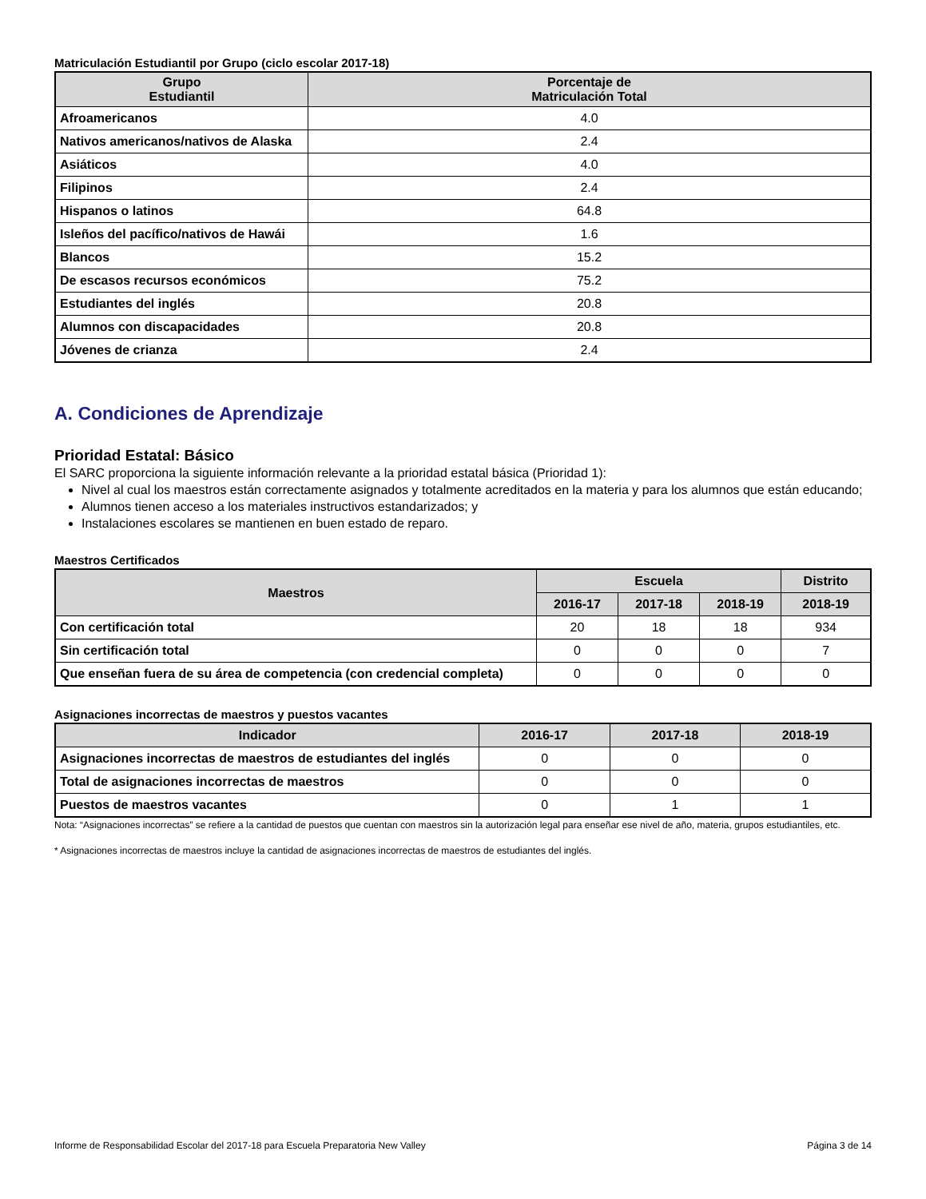Matriculación Estudiantil por Grupo (ciclo escolar 2017-18)
| Grupo Estudiantil | Porcentaje de Matriculación Total |
| --- | --- |
| Afroamericanos | 4.0 |
| Nativos americanos/nativos de Alaska | 2.4 |
| Asiáticos | 4.0 |
| Filipinos | 2.4 |
| Hispanos o latinos | 64.8 |
| Isleños del pacífico/nativos de Hawái | 1.6 |
| Blancos | 15.2 |
| De escasos recursos económicos | 75.2 |
| Estudiantes del inglés | 20.8 |
| Alumnos con discapacidades | 20.8 |
| Jóvenes de crianza | 2.4 |
A. Condiciones de Aprendizaje
Prioridad Estatal: Básico
El SARC proporciona la siguiente información relevante a la prioridad estatal básica (Prioridad 1):
Nivel al cual los maestros están correctamente asignados y totalmente acreditados en la materia y para los alumnos que están educando;
Alumnos tienen acceso a los materiales instructivos estandarizados; y
Instalaciones escolares se mantienen en buen estado de reparo.
Maestros Certificados
| Maestros | Escuela | | | Distrito |
| --- | --- | --- | --- | --- |
| | 2016-17 | 2017-18 | 2018-19 | 2018-19 |
| Con certificación total | 20 | 18 | 18 | 934 |
| Sin certificación total | 0 | 0 | 0 | 7 |
| Que enseñan fuera de su área de competencia (con credencial completa) | 0 | 0 | 0 | 0 |
Asignaciones incorrectas de maestros y puestos vacantes
| Indicador | 2016-17 | 2017-18 | 2018-19 |
| --- | --- | --- | --- |
| Asignaciones incorrectas de maestros de estudiantes del inglés | 0 | 0 | 0 |
| Total de asignaciones incorrectas de maestros | 0 | 0 | 0 |
| Puestos de maestros vacantes | 0 | 1 | 1 |
Nota: “Asignaciones incorrectas” se refiere a la cantidad de puestos que cuentan con maestros sin la autorización legal para enseñar ese nivel de año, materia, grupos estudiantiles, etc.
* Asignaciones incorrectas de maestros incluye la cantidad de asignaciones incorrectas de maestros de estudiantes del inglés.
Informe de Responsabilidad Escolar del 2017-18 para Escuela Preparatoria New Valley Página 3 de 14